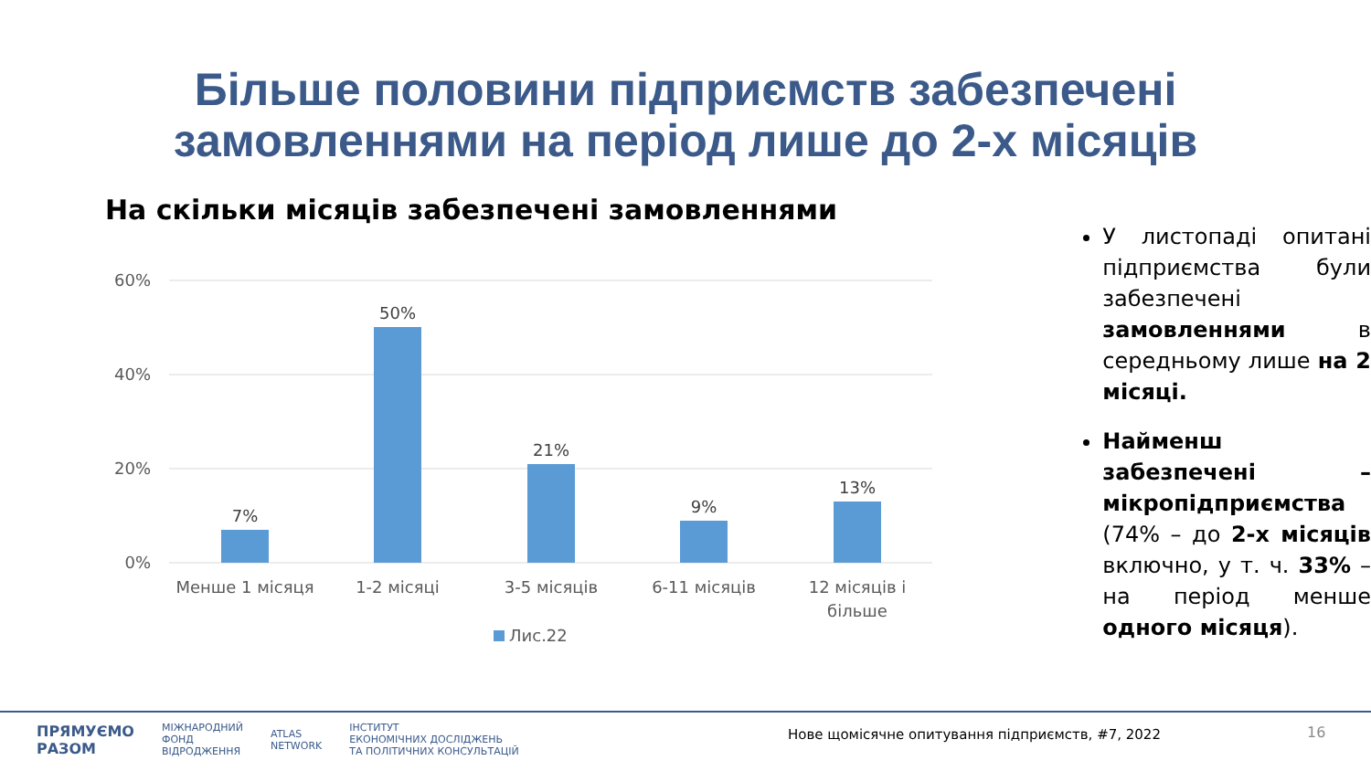Більше половини підприємств забезпечені
замовленнями на період лише до 2-х місяців
На скільки місяців забезпечені замовленнями
60%
40%
20%
0%
7%
50%
21%
9%
13%
Менше 1 місяця
1-2 місяці
3-5 місяців
6-11 місяців
12 місяців і
більше
Лис.22
У листопаді опитані підприємства були забезпечені замовленнями в середньому лише на 2 місяці.
Найменш забезпечені – мікропідприємства (74% – до 2-х місяців включно, у т. ч. 33% – на період менше одного місяця).
ПРЯМУЄМО
РАЗОМ МІЖНАРОДНИЙ
ФОНД
ВІДРОДЖЕННЯ ATLAS
NETWORK ІНСТИТУТ
ЕКОНОМІЧНИХ ДОСЛІДЖЕНЬ
ТА ПОЛІТИЧНИХ КОНСУЛЬТАЦІЙ
Нове щомісячне опитування підприємств, #7, 2022
16